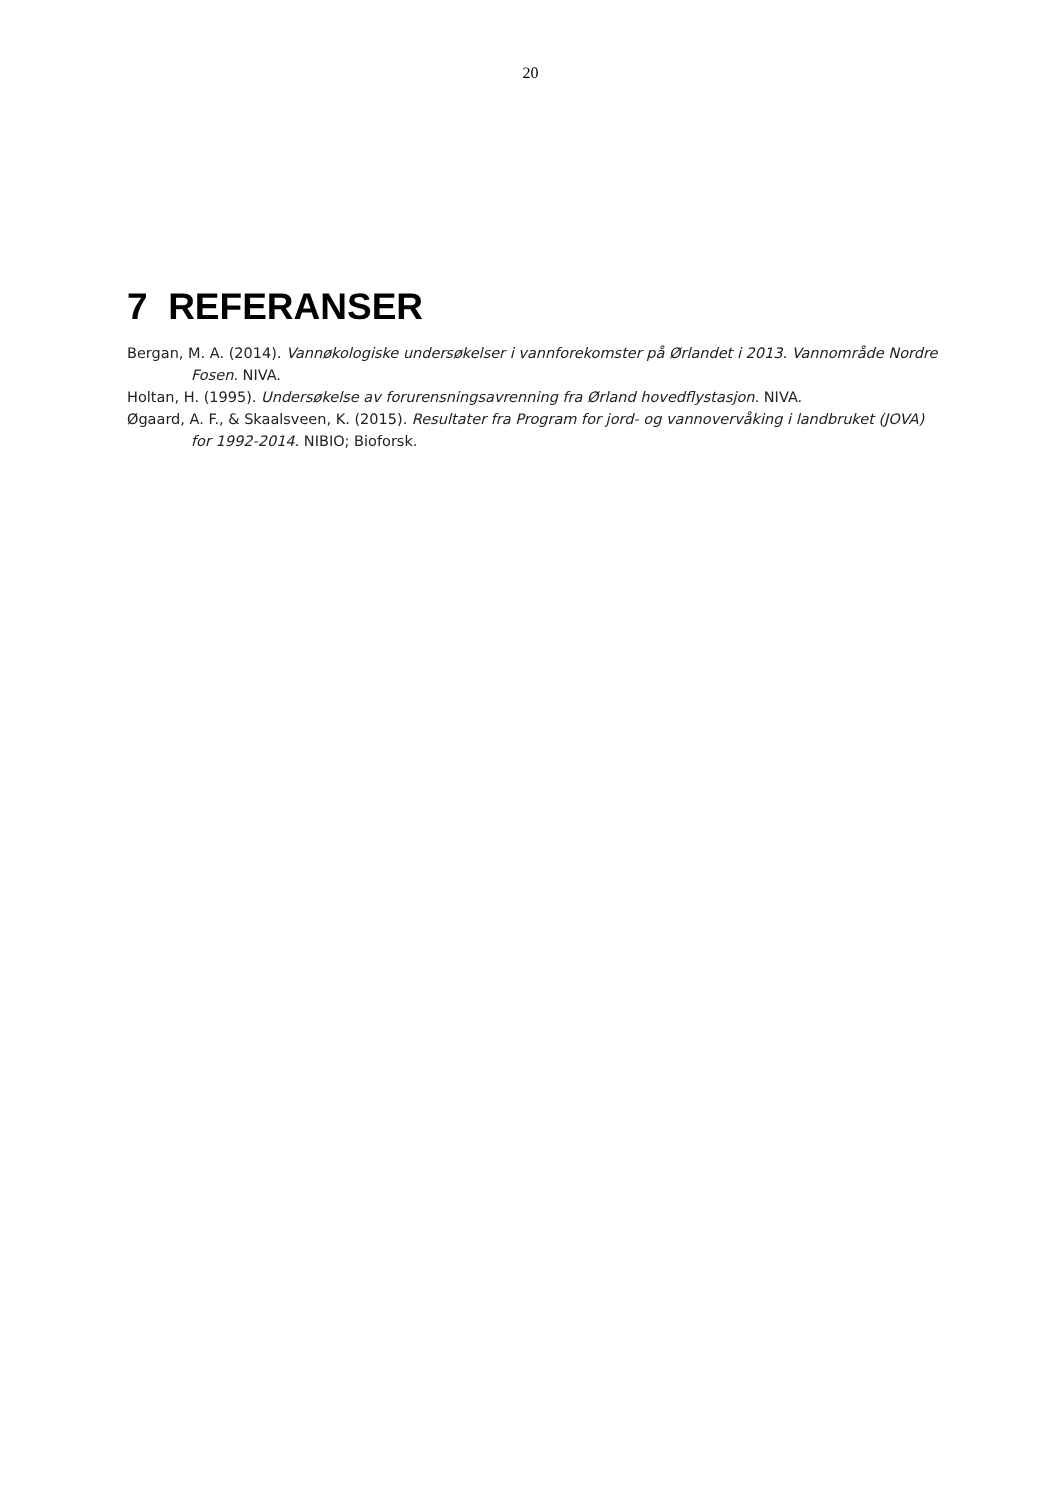20
7 REFERANSER
Bergan, M. A. (2014). Vannøkologiske undersøkelser i vannforekomster på Ørlandet i 2013. Vannområde Nordre Fosen. NIVA.
Holtan, H. (1995). Undersøkelse av forurensningsavrenning fra Ørland hovedflystasjon. NIVA.
Øgaard, A. F., & Skaalsveen, K. (2015). Resultater fra Program for jord- og vannovervåking i landbruket (JOVA) for 1992-2014. NIBIO; Bioforsk.